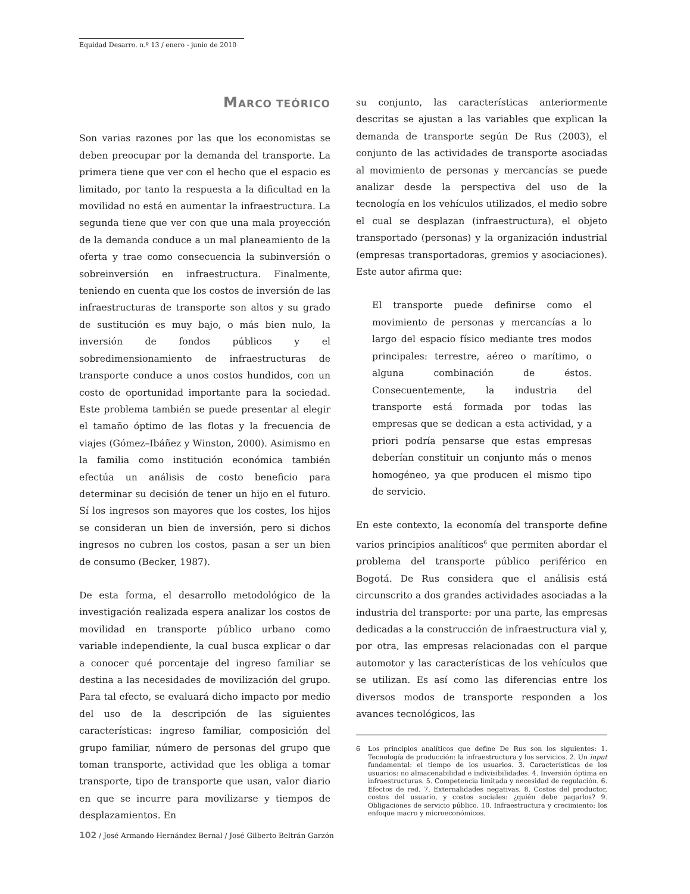Equidad Desarro. n.º 13 / enero - junio de 2010
MARCO TEÓRICO
Son varias razones por las que los economistas se deben preocupar por la demanda del transporte. La primera tiene que ver con el hecho que el espacio es limitado, por tanto la respuesta a la dificultad en la movilidad no está en aumentar la infraestructura. La segunda tiene que ver con que una mala proyección de la demanda conduce a un mal planeamiento de la oferta y trae como consecuencia la subinversión o sobreinversión en infraestructura. Finalmente, teniendo en cuenta que los costos de inversión de las infraestructuras de transporte son altos y su grado de sustitución es muy bajo, o más bien nulo, la inversión de fondos públicos y el sobredimensionamiento de infraestructuras de transporte conduce a unos costos hundidos, con un costo de oportunidad importante para la sociedad. Este problema también se puede presentar al elegir el tamaño óptimo de las flotas y la frecuencia de viajes (Gómez–Ibáñez y Winston, 2000). Asimismo en la familia como institución económica también efectúa un análisis de costo beneficio para determinar su decisión de tener un hijo en el futuro. Sí los ingresos son mayores que los costes, los hijos se consideran un bien de inversión, pero si dichos ingresos no cubren los costos, pasan a ser un bien de consumo (Becker, 1987).
De esta forma, el desarrollo metodológico de la investigación realizada espera analizar los costos de movilidad en transporte público urbano como variable independiente, la cual busca explicar o dar a conocer qué porcentaje del ingreso familiar se destina a las necesidades de movilización del grupo. Para tal efecto, se evaluará dicho impacto por medio del uso de la descripción de las siguientes características: ingreso familiar, composición del grupo familiar, número de personas del grupo que toman transporte, actividad que les obliga a tomar transporte, tipo de transporte que usan, valor diario en que se incurre para movilizarse y tiempos de desplazamientos. En
su conjunto, las características anteriormente descritas se ajustan a las variables que explican la demanda de transporte según De Rus (2003), el conjunto de las actividades de transporte asociadas al movimiento de personas y mercancías se puede analizar desde la perspectiva del uso de la tecnología en los vehículos utilizados, el medio sobre el cual se desplazan (infraestructura), el objeto transportado (personas) y la organización industrial (empresas transportadoras, gremios y asociaciones). Este autor afirma que:
El transporte puede definirse como el movimiento de personas y mercancías a lo largo del espacio físico mediante tres modos principales: terrestre, aéreo o marítimo, o alguna combinación de éstos. Consecuentemente, la industria del transporte está formada por todas las empresas que se dedican a esta actividad, y a priori podría pensarse que estas empresas deberían constituir un conjunto más o menos homogéneo, ya que producen el mismo tipo de servicio.
En este contexto, la economía del transporte define varios principios analíticos<sup>6</sup> que permiten abordar el problema del transporte público periférico en Bogotá. De Rus considera que el análisis está circunscrito a dos grandes actividades asociadas a la industria del transporte: por una parte, las empresas dedicadas a la construcción de infraestructura vial y, por otra, las empresas relacionadas con el parque automotor y las características de los vehículos que se utilizan. Es así como las diferencias entre los diversos modos de transporte responden a los avances tecnológicos, las
6 Los principios analíticos que define De Rus son los siguientes: 1. Tecnología de producción: la infraestructura y los servicios. 2. Un input fundamental: el tiempo de los usuarios. 3. Características de los usuarios: no almacenabilidad e indivisibilidades. 4. Inversión óptima en infraestructuras. 5. Competencia limitada y necesidad de regulación. 6. Efectos de red. 7. Externalidades negativas. 8. Costos del productor, costos del usuario, y costos sociales: ¿quién debe pagarlos? 9. Obligaciones de servicio público. 10. Infraestructura y crecimiento: los enfoque macro y microeconómicos.
102 / José Armando Hernández Bernal / José Gilberto Beltrán Garzón